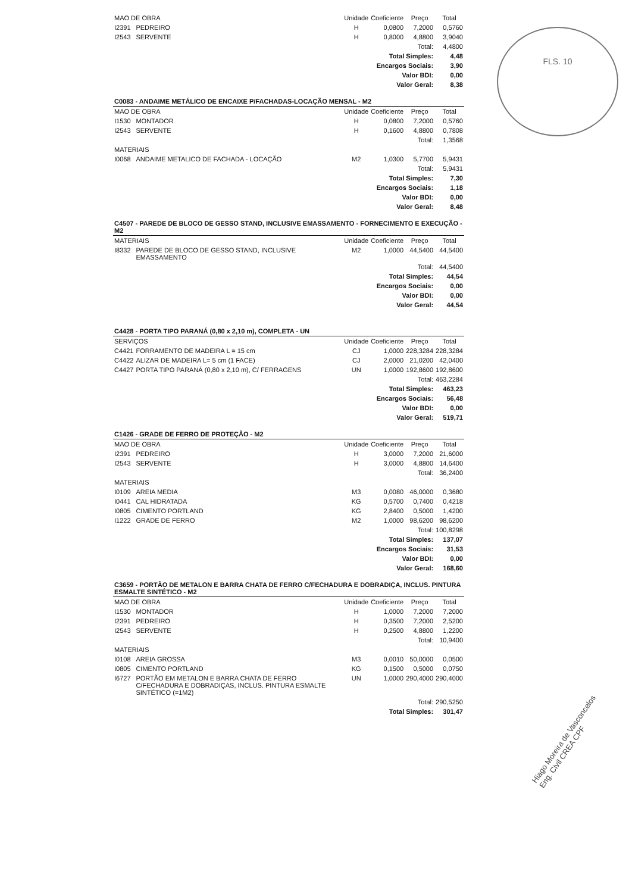FLS. 10
Hiago Moreira de Vasconcelos Eng. Civil CREA CPF
| MAO DE OBRA | | Unidade | Coeficiente | Preço | Total |
| --- | --- | --- | --- | --- | --- |
| I2391 | PEDREIRO | H | 0,0800 | 7,2000 | 0,5760 |
| I2543 | SERVENTE | H | 0,8000 | 4,8800 | 3,9040 |
| Total: | | | | | 4,4800 |
| Total Simples: | | | | | 4,48 |
| Encargos Sociais: | | | | | 3,90 |
| Valor BDI: | | | | | 0,00 |
| Valor Geral: | | | | | 8,38 |
| C0083 - ANDAIME METÁLICO DE ENCAIXE P/FACHADAS-LOCAÇÃO MENSAL - M2 | | | | | |
| MAO DE OBRA | | Unidade | Coeficiente | Preço | Total |
| I1530 | MONTADOR | H | 0,0800 | 7,2000 | 0,5760 |
| I2543 | SERVENTE | H | 0,1600 | 4,8800 | 0,7808 |
| Total: | | | | | 1,3568 |
| MATERIAIS | | | | | |
| I0068 | ANDAIME METALICO DE FACHADA - LOCAÇÃO | M2 | 1,0300 | 5,7700 | 5,9431 |
| Total: | | | | | 5,9431 |
| Total Simples: | | | | | 7,30 |
| Encargos Sociais: | | | | | 1,18 |
| Valor BDI: | | | | | 0,00 |
| Valor Geral: | | | | | 8,48 |
| C4507 - PAREDE DE BLOCO DE GESSO STAND, INCLUSIVE EMASSAMENTO - FORNECIMENTO E EXECUÇÃO - M2 | | | | | |
| MATERIAIS | | Unidade | Coeficiente | Preço | Total |
| I8332 | PAREDE DE BLOCO DE GESSO STAND, INCLUSIVE EMASSAMENTO | M2 | 1,0000 | 44,5400 | 44,5400 |
| Total: | | | | | 44,5400 |
| Total Simples: | | | | | 44,54 |
| Encargos Sociais: | | | | | 0,00 |
| Valor BDI: | | | | | 0,00 |
| Valor Geral: | | | | | 44,54 |
| C4428 - PORTA TIPO PARANÁ (0,80 x 2,10 m), COMPLETA - UN | | | | | |
| SERVIÇOS | | Unidade | Coeficiente | Preço | Total |
| C4421 | FORRAMENTO DE MADEIRA L = 15 cm | CJ | 1,0000 | 228,3284 | 228,3284 |
| C4422 | ALIZAR DE MADEIRA L= 5 cm (1 FACE) | CJ | 2,0000 | 21,0200 | 42,0400 |
| C4427 | PORTA TIPO PARANÁ (0,80 x 2,10 m), C/ FERRAGENS | UN | 1,0000 | 192,8600 | 192,8600 |
| Total: | | | | | 463,2284 |
| Total Simples: | | | | | 463,23 |
| Encargos Sociais: | | | | | 56,48 |
| Valor BDI: | | | | | 0,00 |
| Valor Geral: | | | | | 519,71 |
| C1426 - GRADE DE FERRO DE PROTEÇÃO - M2 | | | | | |
| MAO DE OBRA | | Unidade | Coeficiente | Preço | Total |
| I2391 | PEDREIRO | H | 3,0000 | 7,2000 | 21,6000 |
| I2543 | SERVENTE | H | 3,0000 | 4,8800 | 14,6400 |
| Total: | | | | | 36,2400 |
| MATERIAIS | | | | | |
| I0109 | AREIA MEDIA | M3 | 0,0080 | 46,0000 | 0,3680 |
| I0441 | CAL HIDRATADA | KG | 0,5700 | 0,7400 | 0,4218 |
| I0805 | CIMENTO PORTLAND | KG | 2,8400 | 0,5000 | 1,4200 |
| I1222 | GRADE DE FERRO | M2 | 1,0000 | 98,6200 | 98,6200 |
| Total: | | | | | 100,8298 |
| Total Simples: | | | | | 137,07 |
| Encargos Sociais: | | | | | 31,53 |
| Valor BDI: | | | | | 0,00 |
| Valor Geral: | | | | | 168,60 |
| C3659 - PORTÃO DE METALON E BARRA CHATA DE FERRO C/FECHADURA E DOBRADIÇA, INCLUS. PINTURA ESMALTE SINTÉTICO - M2 | | | | | |
| MAO DE OBRA | | Unidade | Coeficiente | Preço | Total |
| I1530 | MONTADOR | H | 1,0000 | 7,2000 | 7,2000 |
| I2391 | PEDREIRO | H | 0,3500 | 7,2000 | 2,5200 |
| I2543 | SERVENTE | H | 0,2500 | 4,8800 | 1,2200 |
| Total: | | | | | 10,9400 |
| MATERIAIS | | | | | |
| I0108 | AREIA GROSSA | M3 | 0,0010 | 50,0000 | 0,0500 |
| I0805 | CIMENTO PORTLAND | KG | 0,1500 | 0,5000 | 0,0750 |
| I6727 | PORTÃO EM METALON E BARRA CHATA DE FERRO C/FECHADURA E DOBRADIÇAS, INCLUS. PINTURA ESMALTE SINTÉTICO (=1M2) | UN | 1,0000 | 290,4000 | 290,4000 |
| Total: | | | | | 290,5250 |
| Total Simples: | | | | | 301,47 |